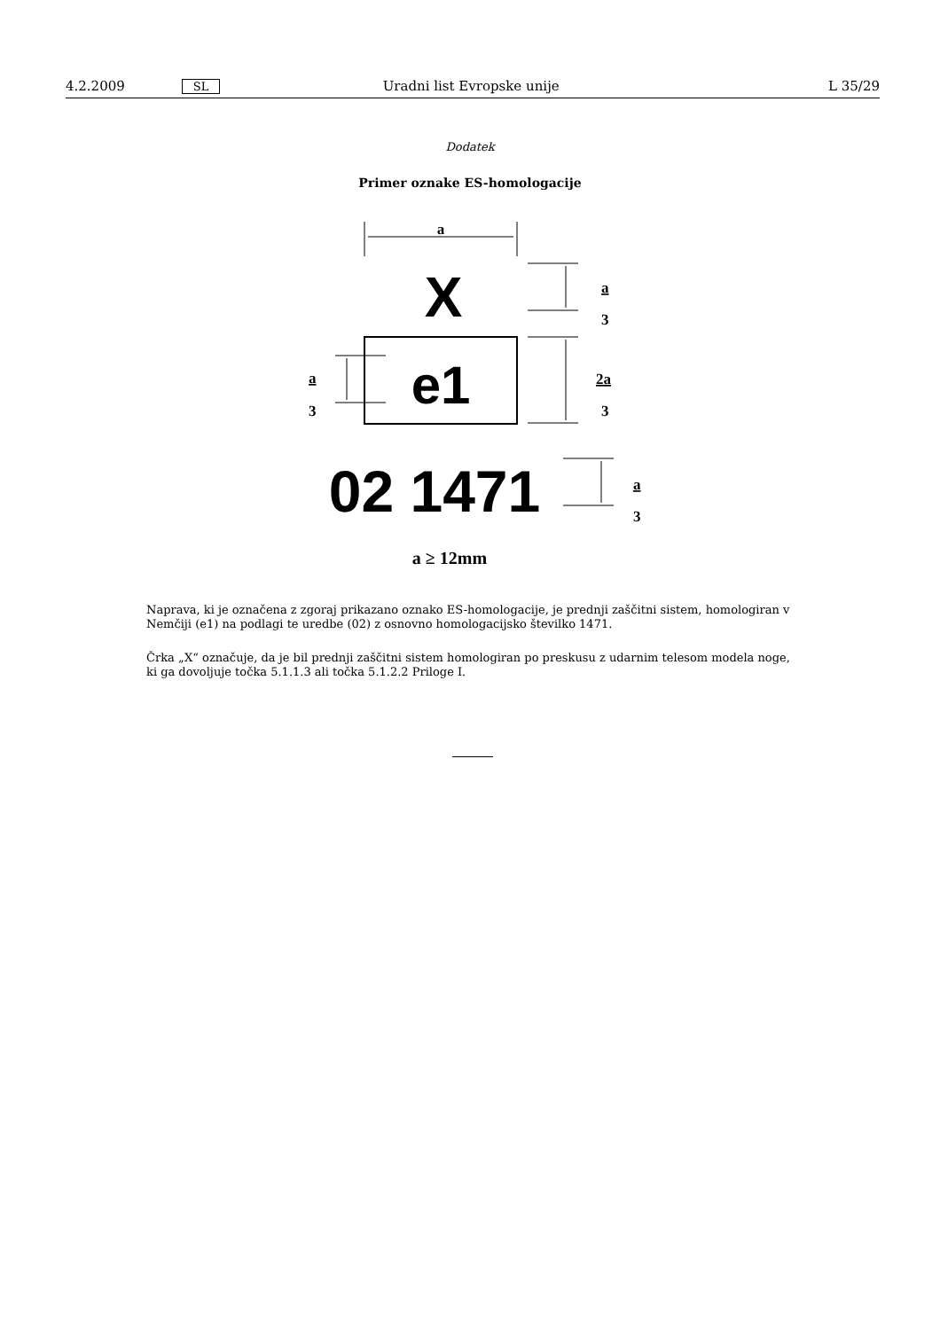4.2.2009 SL Uradni list Evropske unije L 35/29
Dodatek
Primer oznake ES-homologacije
a
X
a
3
e1
2a
3
a
3
02 1471
a
3
a ≥ 12mm
Naprava, ki je označena z zgoraj prikazano oznako ES-homologacije, je prednji zaščitni sistem, homologiran v Nemčiji (e1) na podlagi te uredbe (02) z osnovno homologacijsko številko 1471.
Črka „X“ označuje, da je bil prednji zaščitni sistem homologiran po preskusu z udarnim telesom modela noge, ki ga dovoljuje točka 5.1.1.3 ali točka 5.1.2.2 Priloge I.